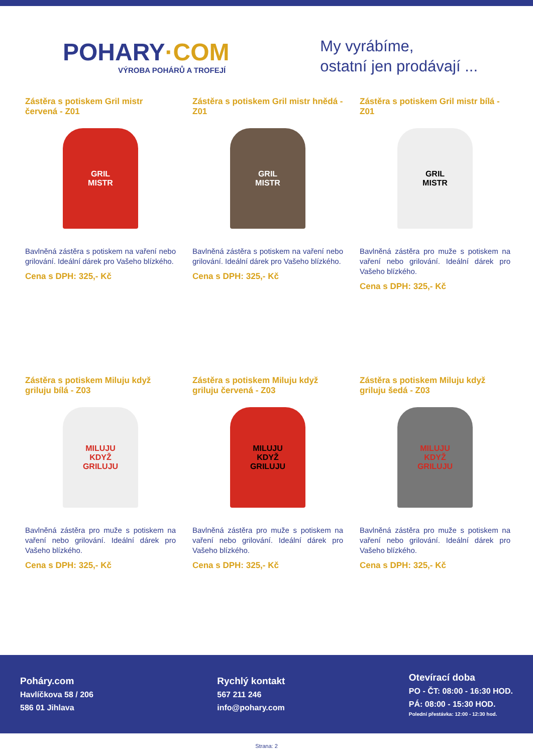POHARY·COM
VÝROBA POHÁRŮ A TROFEJÍ
My vyrábíme,
ostatní jen prodávají ...
Zástěra s potiskem Gril mistr červená - Z01
GRIL
MISTR
Bavlněná zástěra s potiskem na vaření nebo grilování. Ideální dárek pro Vašeho blízkého.
Cena s DPH: 325,- Kč
Zástěra s potiskem Gril mistr hnědá - Z01
GRIL
MISTR
Bavlněná zástěra s potiskem na vaření nebo grilování. Ideální dárek pro Vašeho blízkého.
Cena s DPH: 325,- Kč
Zástěra s potiskem Gril mistr bílá - Z01
GRIL
MISTR
Bavlněná zástěra pro muže s potiskem na vaření nebo grilování. Ideální dárek pro Vašeho blízkého.
Cena s DPH: 325,- Kč
Zástěra s potiskem Miluju když griluju bílá - Z03
MILUJU
KDYŽ
GRILUJU
Bavlněná zástěra pro muže s potiskem na vaření nebo grilování. Ideální dárek pro Vašeho blízkého.
Cena s DPH: 325,- Kč
Zástěra s potiskem Miluju když griluju červená - Z03
MILUJU
KDYŽ
GRILUJU
Bavlněná zástěra pro muže s potiskem na vaření nebo grilování. Ideální dárek pro Vašeho blízkého.
Cena s DPH: 325,- Kč
Zástěra s potiskem Miluju když griluju šedá - Z03
MILUJU
KDYŽ
GRILUJU
Bavlněná zástěra pro muže s potiskem na vaření nebo grilování. Ideální dárek pro Vašeho blízkého.
Cena s DPH: 325,- Kč
Poháry.com
Havlíčkova 58 / 206
586 01 Jihlava
Rychlý kontakt
567 211 246
info@pohary.com
Otevírací doba
PO - ČT: 08:00 - 16:30 HOD.
PÁ: 08:00 - 15:30 HOD.
Polední přestávka: 12:00 - 12:30 hod.
Strana: 2